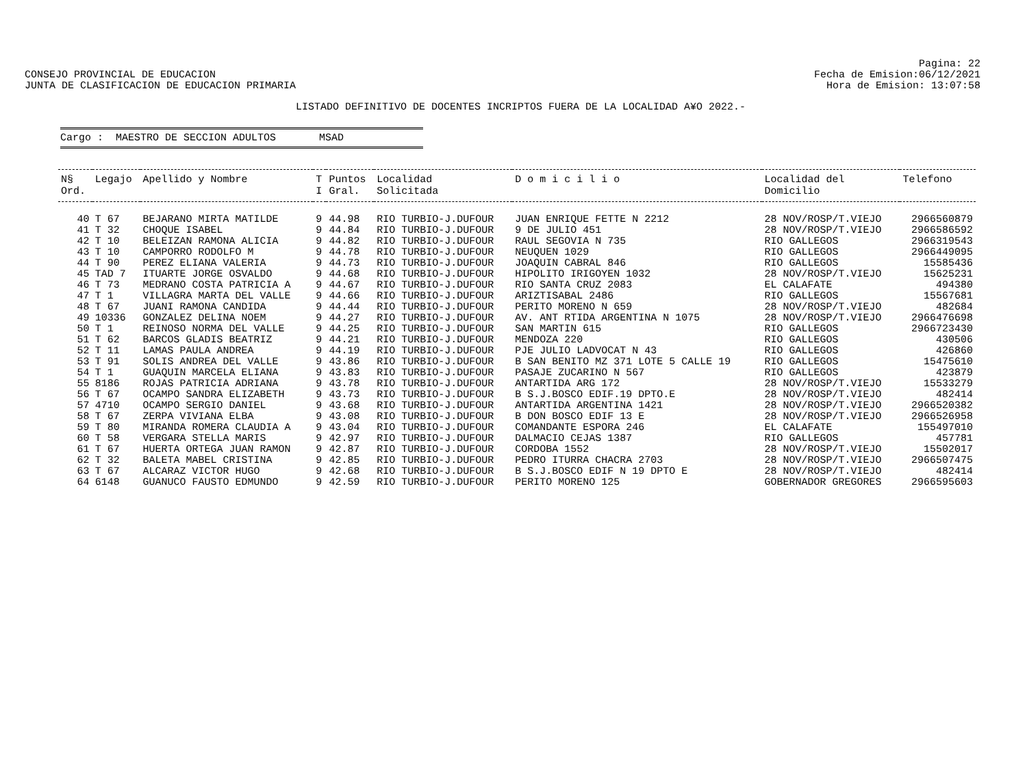CONSEJO PROVINCIAL DE EDUCACION
JUNTA DE CLASIFICACION DE EDUCACION PRIMARIA
Pagina: 22
Fecha de Emision:06/12/2021
Hora de Emision: 13:07:58
LISTADO DEFINITIVO DE DOCENTES INCRIPTOS FUERA DE LA LOCALIDAD A¥O 2022.-
Cargo : MAESTRO DE SECCION ADULTOS MSAD
| N§ Ord. | Legajo | Apellido y Nombre | T I | Puntos Gral. | Localidad Solicitada | D o m i c i l i o | Localidad del Domicilio | Telefono |
| --- | --- | --- | --- | --- | --- | --- | --- | --- |
| 40 | T 67 | BEJARANO MIRTA MATILDE | 9 | 44.98 | RIO TURBIO-J.DUFOUR | JUAN ENRIQUE FETTE N 2212 | 28 NOV/ROSP/T.VIEJO | 2966560879 |
| 41 | T 32 | CHOQUE ISABEL | 9 | 44.84 | RIO TURBIO-J.DUFOUR | 9 DE JULIO 451 | 28 NOV/ROSP/T.VIEJO | 2966586592 |
| 42 | T 10 | BELEIZAN RAMONA ALICIA | 9 | 44.82 | RIO TURBIO-J.DUFOUR | RAUL SEGOVIA N 735 | RIO GALLEGOS | 2966319543 |
| 43 | T 10 | CAMPORRO RODOLFO M | 9 | 44.78 | RIO TURBIO-J.DUFOUR | NEUQUEN 1029 | RIO GALLEGOS | 2966449095 |
| 44 | T 90 | PEREZ ELIANA VALERIA | 9 | 44.73 | RIO TURBIO-J.DUFOUR | JOAQUIN CABRAL 846 | RIO GALLEGOS | 15585436 |
| 45 | TAD 7 | ITUARTE JORGE OSVALDO | 9 | 44.68 | RIO TURBIO-J.DUFOUR | HIPOLITO IRIGOYEN 1032 | 28 NOV/ROSP/T.VIEJO | 15625231 |
| 46 | T 73 | MEDRANO COSTA PATRICIA A | 9 | 44.67 | RIO TURBIO-J.DUFOUR | RIO SANTA CRUZ 2083 | EL CALAFATE | 494380 |
| 47 | T 1 | VILLAGRA MARTA DEL VALLE | 9 | 44.66 | RIO TURBIO-J.DUFOUR | ARIZTISABAL 2486 | RIO GALLEGOS | 15567681 |
| 48 | T 67 | JUANI RAMONA CANDIDA | 9 | 44.44 | RIO TURBIO-J.DUFOUR | PERITO MORENO N 659 | 28 NOV/ROSP/T.VIEJO | 482684 |
| 49 | 10336 | GONZALEZ DELINA NOEM | 9 | 44.27 | RIO TURBIO-J.DUFOUR | AV. ANT RTIDA ARGENTINA N 1075 | 28 NOV/ROSP/T.VIEJO | 2966476698 |
| 50 | T 1 | REINOSO NORMA DEL VALLE | 9 | 44.25 | RIO TURBIO-J.DUFOUR | SAN MARTIN 615 | RIO GALLEGOS | 2966723430 |
| 51 | T 62 | BARCOS GLADIS BEATRIZ | 9 | 44.21 | RIO TURBIO-J.DUFOUR | MENDOZA 220 | RIO GALLEGOS | 430506 |
| 52 | T 11 | LAMAS PAULA ANDREA | 9 | 44.19 | RIO TURBIO-J.DUFOUR | PJE JULIO LADVOCAT N 43 | RIO GALLEGOS | 426860 |
| 53 | T 91 | SOLIS ANDREA DEL VALLE | 9 | 43.86 | RIO TURBIO-J.DUFOUR | B SAN BENITO MZ 371 LOTE 5 CALLE 19 | RIO GALLEGOS | 15475610 |
| 54 | T 1 | GUAQUIN MARCELA ELIANA | 9 | 43.83 | RIO TURBIO-J.DUFOUR | PASAJE ZUCARINO N 567 | RIO GALLEGOS | 423879 |
| 55 | 8186 | ROJAS PATRICIA ADRIANA | 9 | 43.78 | RIO TURBIO-J.DUFOUR | ANTARTIDA ARG 172 | 28 NOV/ROSP/T.VIEJO | 15533279 |
| 56 | T 67 | OCAMPO SANDRA ELIZABETH | 9 | 43.73 | RIO TURBIO-J.DUFOUR | B S.J.BOSCO EDIF.19 DPTO.E | 28 NOV/ROSP/T.VIEJO | 482414 |
| 57 | 4710 | OCAMPO SERGIO DANIEL | 9 | 43.68 | RIO TURBIO-J.DUFOUR | ANTARTIDA ARGENTINA 1421 | 28 NOV/ROSP/T.VIEJO | 2966520382 |
| 58 | T 67 | ZERPA VIVIANA ELBA | 9 | 43.08 | RIO TURBIO-J.DUFOUR | B DON BOSCO EDIF 13 E | 28 NOV/ROSP/T.VIEJO | 2966526958 |
| 59 | T 80 | MIRANDA ROMERA CLAUDIA A | 9 | 43.04 | RIO TURBIO-J.DUFOUR | COMANDANTE ESPORA 246 | EL CALAFATE | 155497010 |
| 60 | T 58 | VERGARA STELLA MARIS | 9 | 42.97 | RIO TURBIO-J.DUFOUR | DALMACIO CEJAS 1387 | RIO GALLEGOS | 457781 |
| 61 | T 67 | HUERTA ORTEGA JUAN RAMON | 9 | 42.87 | RIO TURBIO-J.DUFOUR | CORDOBA 1552 | 28 NOV/ROSP/T.VIEJO | 15502017 |
| 62 | T 32 | BALETA MABEL CRISTINA | 9 | 42.85 | RIO TURBIO-J.DUFOUR | PEDRO ITURRA CHACRA 2703 | 28 NOV/ROSP/T.VIEJO | 2966507475 |
| 63 | T 67 | ALCARAZ VICTOR HUGO | 9 | 42.68 | RIO TURBIO-J.DUFOUR | B S.J.BOSCO EDIF N 19 DPTO E | 28 NOV/ROSP/T.VIEJO | 482414 |
| 64 | 6148 | GUANUCO FAUSTO EDMUNDO | 9 | 42.59 | RIO TURBIO-J.DUFOUR | PERITO MORENO 125 | GOBERNADOR GREGORES | 2966595603 |